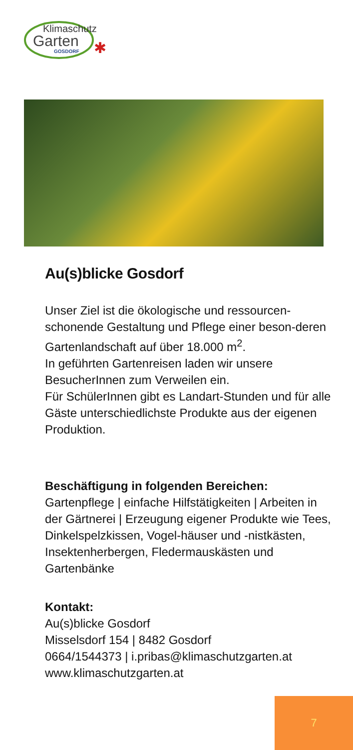Klimaschutz
Garten
GOSDORF
✱
Au(s)blicke Gosdorf
Unser Ziel ist die ökologische und ressourcen-schonende Gestaltung und Pflege einer beson-deren Gartenlandschaft auf über 18.000 m<sup>2</sup>.
In geführten Gartenreisen laden wir unsere BesucherInnen zum Verweilen ein.
Für SchülerInnen gibt es Landart-Stunden und für alle Gäste unterschiedlichste Produkte aus der eigenen Produktion.
Beschäftigung in folgenden Bereichen:
Gartenpflege | einfache Hilfstätigkeiten | Arbeiten in der Gärtnerei | Erzeugung eigener Produkte wie Tees, Dinkelspelzkissen, Vogel-häuser und -nistkästen, Insektenherbergen, Fledermauskästen und Gartenbänke
Kontakt:
Au(s)blicke Gosdorf
Misselsdorf 154 | 8482 Gosdorf
0664/1544373 | i.pribas@klimaschutzgarten.at
www.klimaschutzgarten.at
7